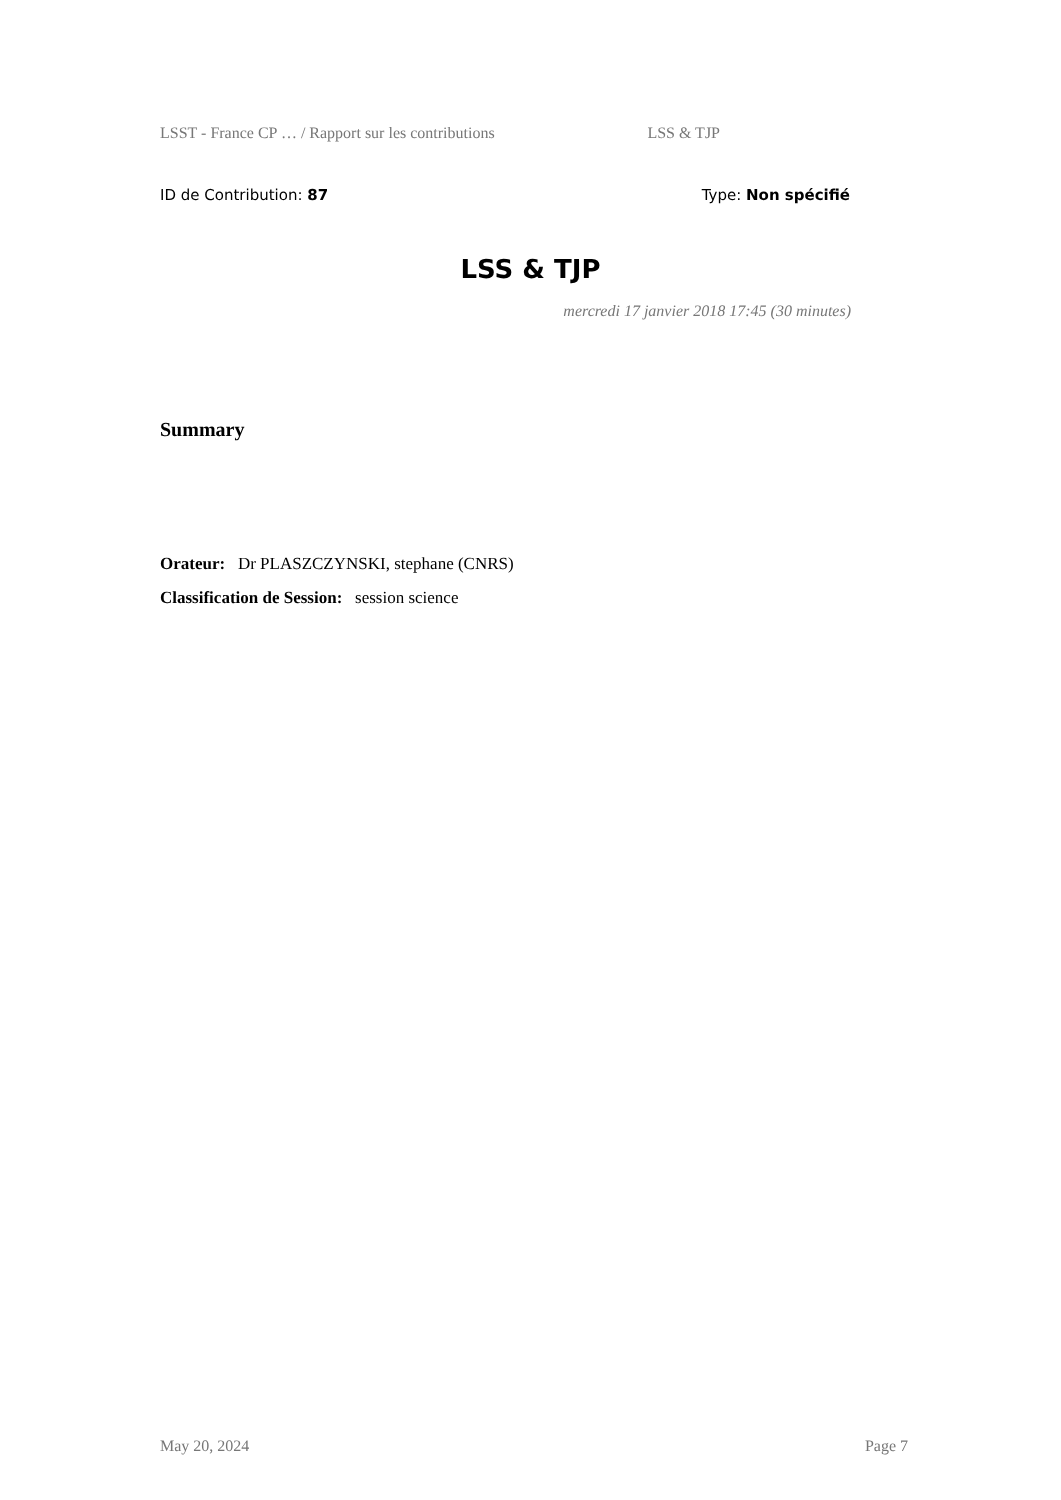LSST - France CP … / Rapport sur les contributions LSS & TJP
ID de Contribution: 87 Type: Non spécifié
LSS & TJP
mercredi 17 janvier 2018 17:45 (30 minutes)
Summary
Orateur: Dr PLASZCZYNSKI, stephane (CNRS)
Classification de Session: session science
May 20, 2024 Page 7